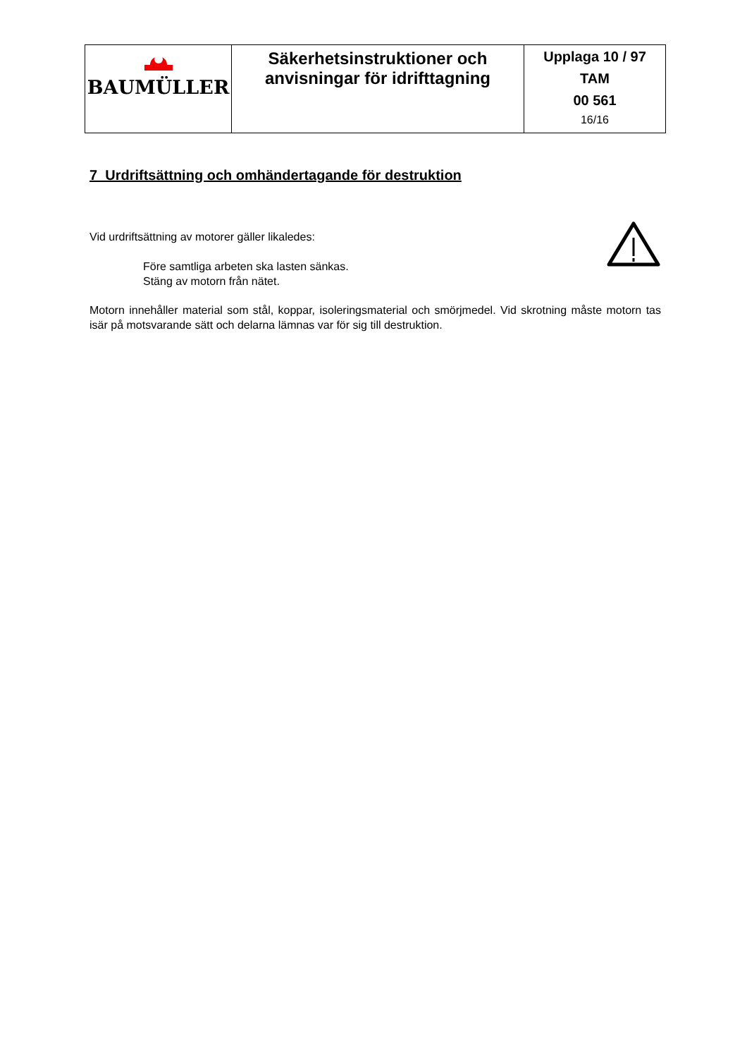| BAUMÜLLER | Säkerhetsinstruktioner och anvisningar för idrifttagning | Upplaga 10 / 97 TAM 00 561 16/16 |
7 Urdriftsättning och omhändertagande för destruktion
Vid urdriftsättning av motorer gäller likaledes:
Före samtliga arbeten ska lasten sänkas.
Stäng av motorn från nätet.
Motorn innehåller material som stål, koppar, isoleringsmaterial och smörjmedel. Vid skrotning måste motorn tas isär på motsvarande sätt och delarna lämnas var för sig till destruktion.